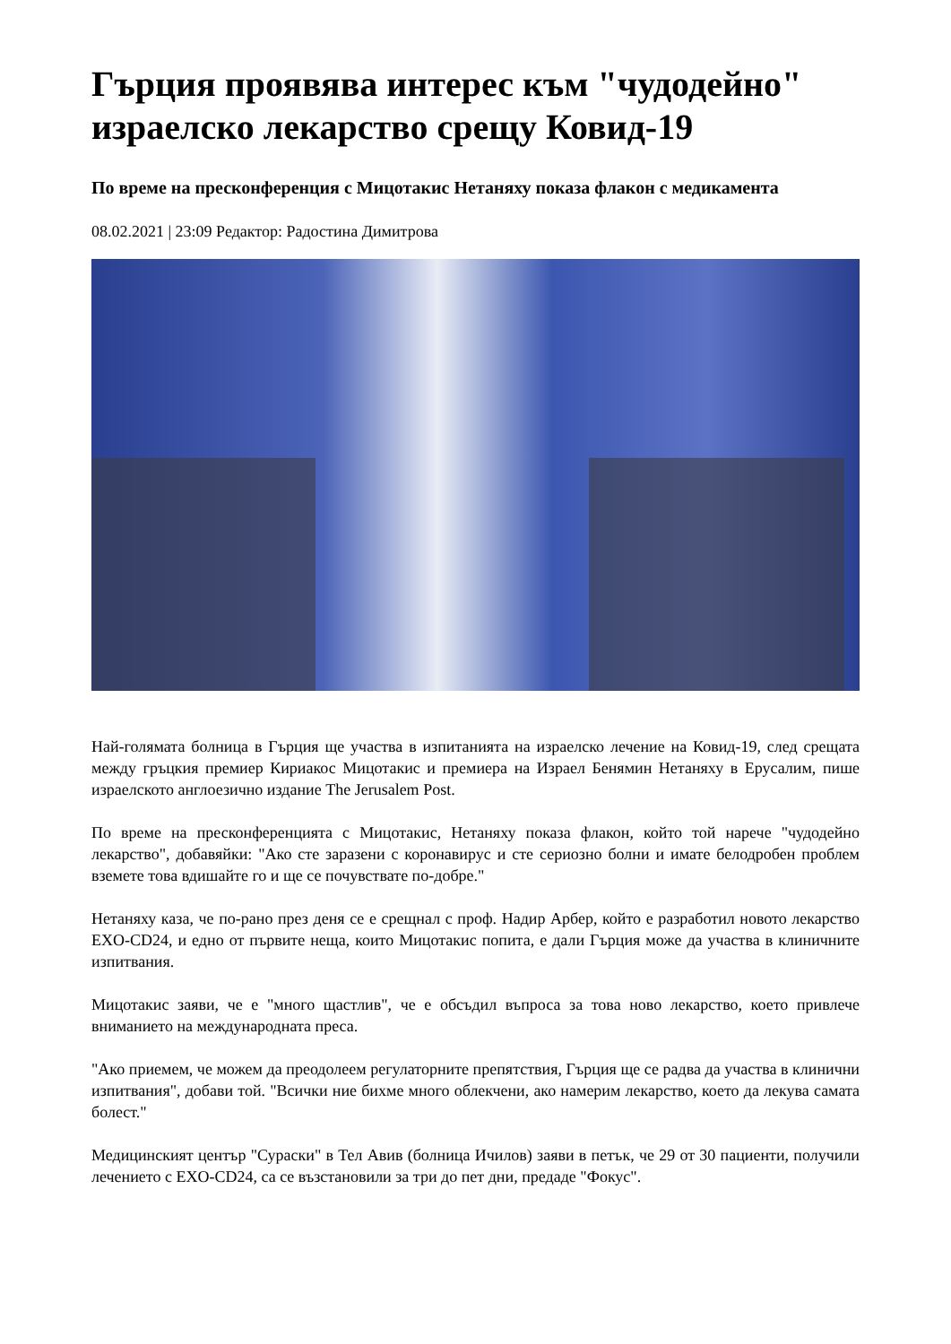Гърция проявява интерес към "чудодейно" израелско лекарство срещу Ковид-19
По време на пресконференция с Мицотакис Нетаняху показа флакон с медикамента
08.02.2021 | 23:09 Редактор: Радостина Димитрова
Най-голямата болница в Гърция ще участва в изпитанията на израелско лечение на Ковид-19, след срещата между гръцкия премиер Кириакос Мицотакис и премиера на Израел Бенямин Нетаняху в Ерусалим, пише израелското англоезично издание The Jerusalem Post.
По време на пресконференцията с Мицотакис, Нетаняху показа флакон, който той нарече "чудодейно лекарство", добавяйки: "Ако сте заразени с коронавирус и сте сериозно болни и имате белодробен проблем вземете това вдишайте го и ще се почувствате по-добре."
Нетаняху каза, че по-рано през деня се е срещнал с проф. Надир Арбер, който е разработил новото лекарство EXO-CD24, и едно от първите неща, които Мицотакис попита, е дали Гърция може да участва в клиничните изпитвания.
Мицотакис заяви, че е "много щастлив", че е обсъдил въпроса за това ново лекарство, което привлече вниманието на международната преса.
"Ако приемем, че можем да преодолеем регулаторните препятствия, Гърция ще се радва да участва в клинични изпитвания", добави той. "Всички ние бихме много облекчени, ако намерим лекарство, което да лекува самата болест."
Медицинският център "Сураски" в Тел Авив (болница Ичилов) заяви в петък, че 29 от 30 пациенти, получили лечението с EXO-CD24, са се възстановили за три до пет дни, предаде "Фокус".